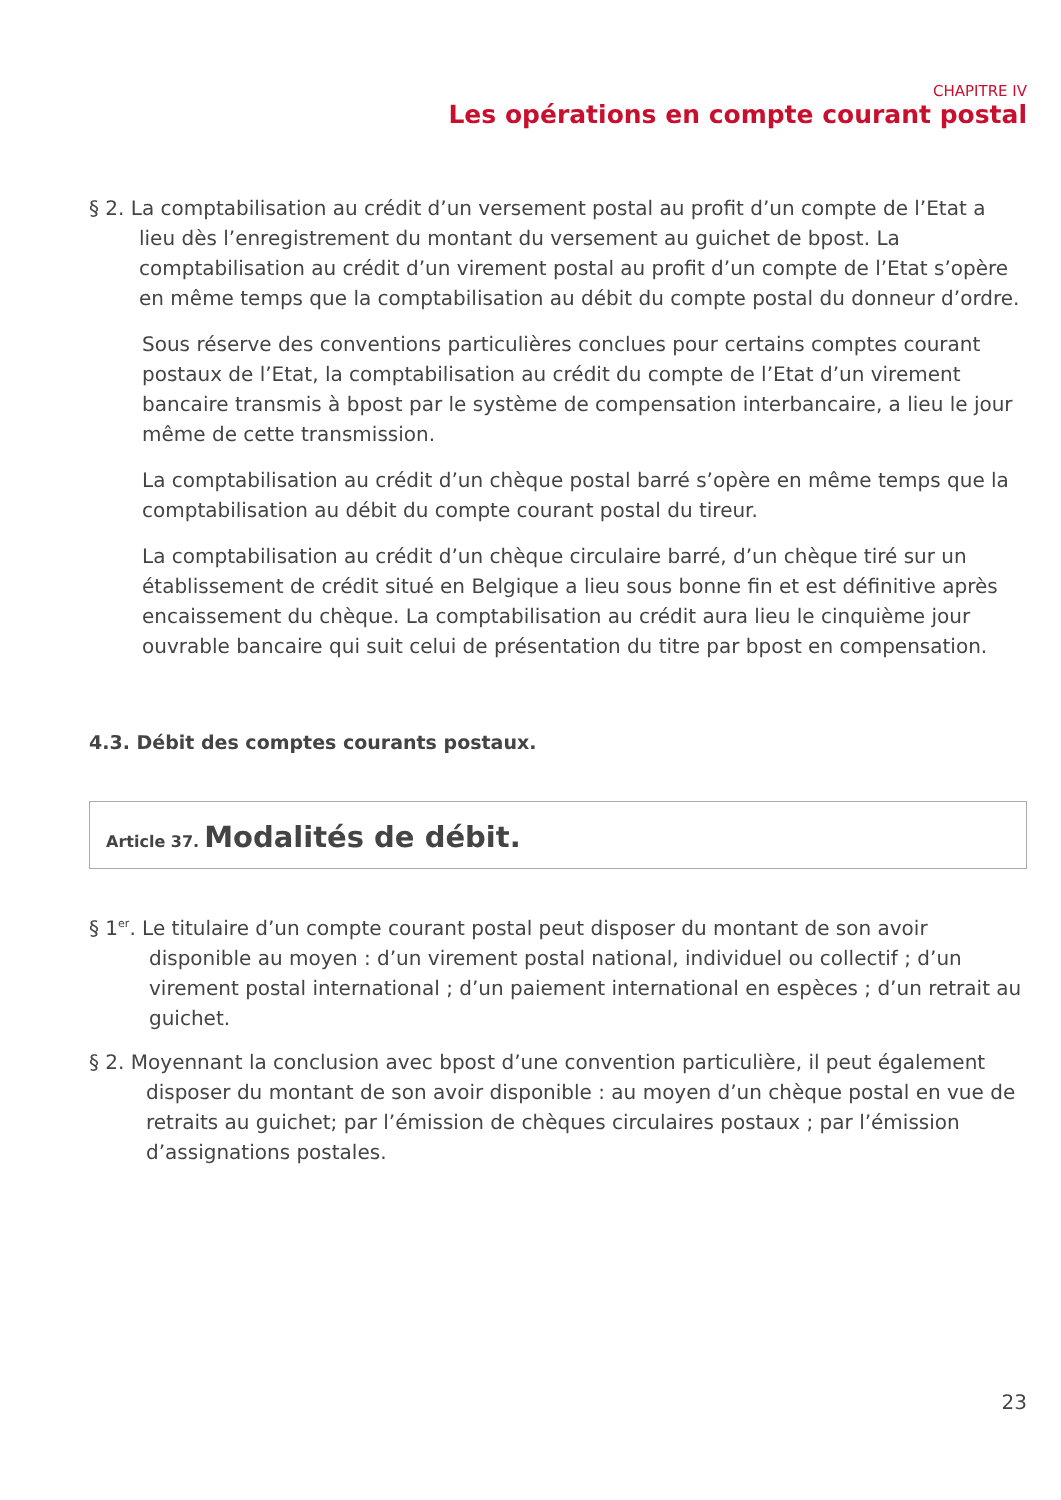CHAPITRE IV
Les opérations en compte courant postal
§ 2. La comptabilisation au crédit d’un versement postal au profit d’un compte de l’Etat a lieu dès l’enregistrement du montant du versement au guichet de bpost. La comptabilisation au crédit d’un virement postal au profit d’un compte de l’Etat s’opère en même temps que la comptabilisation au débit du compte postal du donneur d’ordre.
Sous réserve des conventions particulières conclues pour certains comptes courant postaux de l’Etat, la comptabilisation au crédit du compte de l’Etat d’un virement bancaire transmis à bpost par le système de compensation interbancaire, a lieu le jour même de cette transmission.
La comptabilisation au crédit d’un chèque postal barré s’opère en même temps que la comptabilisation au débit du compte courant postal du tireur.
La comptabilisation au crédit d’un chèque circulaire barré, d’un chèque tiré sur un établissement de crédit situé en Belgique a lieu sous bonne fin et est définitive après encaissement du chèque. La comptabilisation au crédit aura lieu le cinquième jour ouvrable bancaire qui suit celui de présentation du titre par bpost en compensation.
4.3. Débit des comptes courants postaux.
Article 37. Modalités de débit.
§ 1<sup>er</sup>. Le titulaire d’un compte courant postal peut disposer du montant de son avoir disponible au moyen : d’un virement postal national, individuel ou collectif ; d’un virement postal international ; d’un paiement international en espèces ; d’un retrait au guichet.
§ 2. Moyennant la conclusion avec bpost d’une convention particulière, il peut également disposer du montant de son avoir disponible : au moyen d’un chèque postal en vue de retraits au guichet; par l’émission de chèques circulaires postaux ; par l’émission d’assignations postales.
23